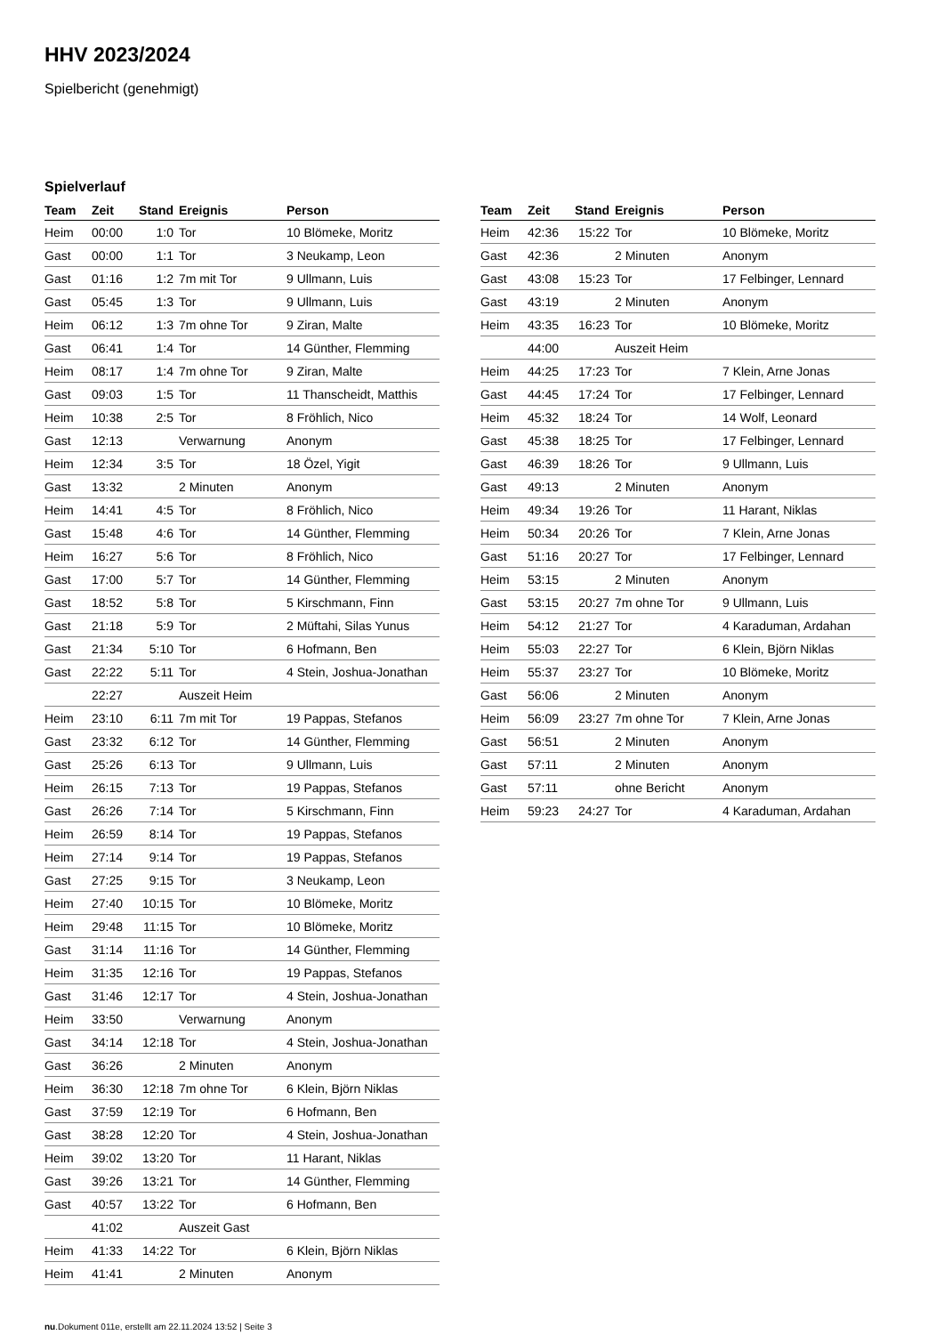HHV 2023/2024
Spielbericht (genehmigt)
Spielverlauf
| Team | Zeit | Stand | Ereignis | Person |
| --- | --- | --- | --- | --- |
| Heim | 00:00 | 1:0 | Tor | 10 Blömeke, Moritz |
| Gast | 00:00 | 1:1 | Tor | 3 Neukamp, Leon |
| Gast | 01:16 | 1:2 | 7m mit Tor | 9 Ullmann, Luis |
| Gast | 05:45 | 1:3 | Tor | 9 Ullmann, Luis |
| Heim | 06:12 | 1:3 | 7m ohne Tor | 9 Ziran, Malte |
| Gast | 06:41 | 1:4 | Tor | 14 Günther, Flemming |
| Heim | 08:17 | 1:4 | 7m ohne Tor | 9 Ziran, Malte |
| Gast | 09:03 | 1:5 | Tor | 11 Thanscheidt, Matthis |
| Heim | 10:38 | 2:5 | Tor | 8 Fröhlich, Nico |
| Gast | 12:13 | | Verwarnung | Anonym |
| Heim | 12:34 | 3:5 | Tor | 18 Özel, Yigit |
| Gast | 13:32 | | 2 Minuten | Anonym |
| Heim | 14:41 | 4:5 | Tor | 8 Fröhlich, Nico |
| Gast | 15:48 | 4:6 | Tor | 14 Günther, Flemming |
| Heim | 16:27 | 5:6 | Tor | 8 Fröhlich, Nico |
| Gast | 17:00 | 5:7 | Tor | 14 Günther, Flemming |
| Gast | 18:52 | 5:8 | Tor | 5 Kirschmann, Finn |
| Gast | 21:18 | 5:9 | Tor | 2 Müftahi, Silas Yunus |
| Gast | 21:34 | 5:10 | Tor | 6 Hofmann, Ben |
| Gast | 22:22 | 5:11 | Tor | 4 Stein, Joshua-Jonathan |
| | 22:27 | | Auszeit Heim | |
| Heim | 23:10 | 6:11 | 7m mit Tor | 19 Pappas, Stefanos |
| Gast | 23:32 | 6:12 | Tor | 14 Günther, Flemming |
| Gast | 25:26 | 6:13 | Tor | 9 Ullmann, Luis |
| Heim | 26:15 | 7:13 | Tor | 19 Pappas, Stefanos |
| Gast | 26:26 | 7:14 | Tor | 5 Kirschmann, Finn |
| Heim | 26:59 | 8:14 | Tor | 19 Pappas, Stefanos |
| Heim | 27:14 | 9:14 | Tor | 19 Pappas, Stefanos |
| Gast | 27:25 | 9:15 | Tor | 3 Neukamp, Leon |
| Heim | 27:40 | 10:15 | Tor | 10 Blömeke, Moritz |
| Heim | 29:48 | 11:15 | Tor | 10 Blömeke, Moritz |
| Gast | 31:14 | 11:16 | Tor | 14 Günther, Flemming |
| Heim | 31:35 | 12:16 | Tor | 19 Pappas, Stefanos |
| Gast | 31:46 | 12:17 | Tor | 4 Stein, Joshua-Jonathan |
| Heim | 33:50 | | Verwarnung | Anonym |
| Gast | 34:14 | 12:18 | Tor | 4 Stein, Joshua-Jonathan |
| Gast | 36:26 | | 2 Minuten | Anonym |
| Heim | 36:30 | 12:18 | 7m ohne Tor | 6 Klein, Björn Niklas |
| Gast | 37:59 | 12:19 | Tor | 6 Hofmann, Ben |
| Gast | 38:28 | 12:20 | Tor | 4 Stein, Joshua-Jonathan |
| Heim | 39:02 | 13:20 | Tor | 11 Harant, Niklas |
| Gast | 39:26 | 13:21 | Tor | 14 Günther, Flemming |
| Gast | 40:57 | 13:22 | Tor | 6 Hofmann, Ben |
| | 41:02 | | Auszeit Gast | |
| Heim | 41:33 | 14:22 | Tor | 6 Klein, Björn Niklas |
| Heim | 41:41 | | 2 Minuten | Anonym |
| Team | Zeit | Stand | Ereignis | Person |
| --- | --- | --- | --- | --- |
| Heim | 42:36 | 15:22 | Tor | 10 Blömeke, Moritz |
| Gast | 42:36 | | 2 Minuten | Anonym |
| Gast | 43:08 | 15:23 | Tor | 17 Felbinger, Lennard |
| Gast | 43:19 | | 2 Minuten | Anonym |
| Heim | 43:35 | 16:23 | Tor | 10 Blömeke, Moritz |
| | 44:00 | | Auszeit Heim | |
| Heim | 44:25 | 17:23 | Tor | 7 Klein, Arne Jonas |
| Gast | 44:45 | 17:24 | Tor | 17 Felbinger, Lennard |
| Heim | 45:32 | 18:24 | Tor | 14 Wolf, Leonard |
| Gast | 45:38 | 18:25 | Tor | 17 Felbinger, Lennard |
| Gast | 46:39 | 18:26 | Tor | 9 Ullmann, Luis |
| Gast | 49:13 | | 2 Minuten | Anonym |
| Heim | 49:34 | 19:26 | Tor | 11 Harant, Niklas |
| Heim | 50:34 | 20:26 | Tor | 7 Klein, Arne Jonas |
| Gast | 51:16 | 20:27 | Tor | 17 Felbinger, Lennard |
| Heim | 53:15 | | 2 Minuten | Anonym |
| Gast | 53:15 | 20:27 | 7m ohne Tor | 9 Ullmann, Luis |
| Heim | 54:12 | 21:27 | Tor | 4 Karaduman, Ardahan |
| Heim | 55:03 | 22:27 | Tor | 6 Klein, Björn Niklas |
| Heim | 55:37 | 23:27 | Tor | 10 Blömeke, Moritz |
| Gast | 56:06 | | 2 Minuten | Anonym |
| Heim | 56:09 | 23:27 | 7m ohne Tor | 7 Klein, Arne Jonas |
| Gast | 56:51 | | 2 Minuten | Anonym |
| Gast | 57:11 | | 2 Minuten | Anonym |
| Gast | 57:11 | | ohne Bericht | Anonym |
| Heim | 59:23 | 24:27 | Tor | 4 Karaduman, Ardahan |
nu.Dokument 011e, erstellt am 22.11.2024 13:52 | Seite 3